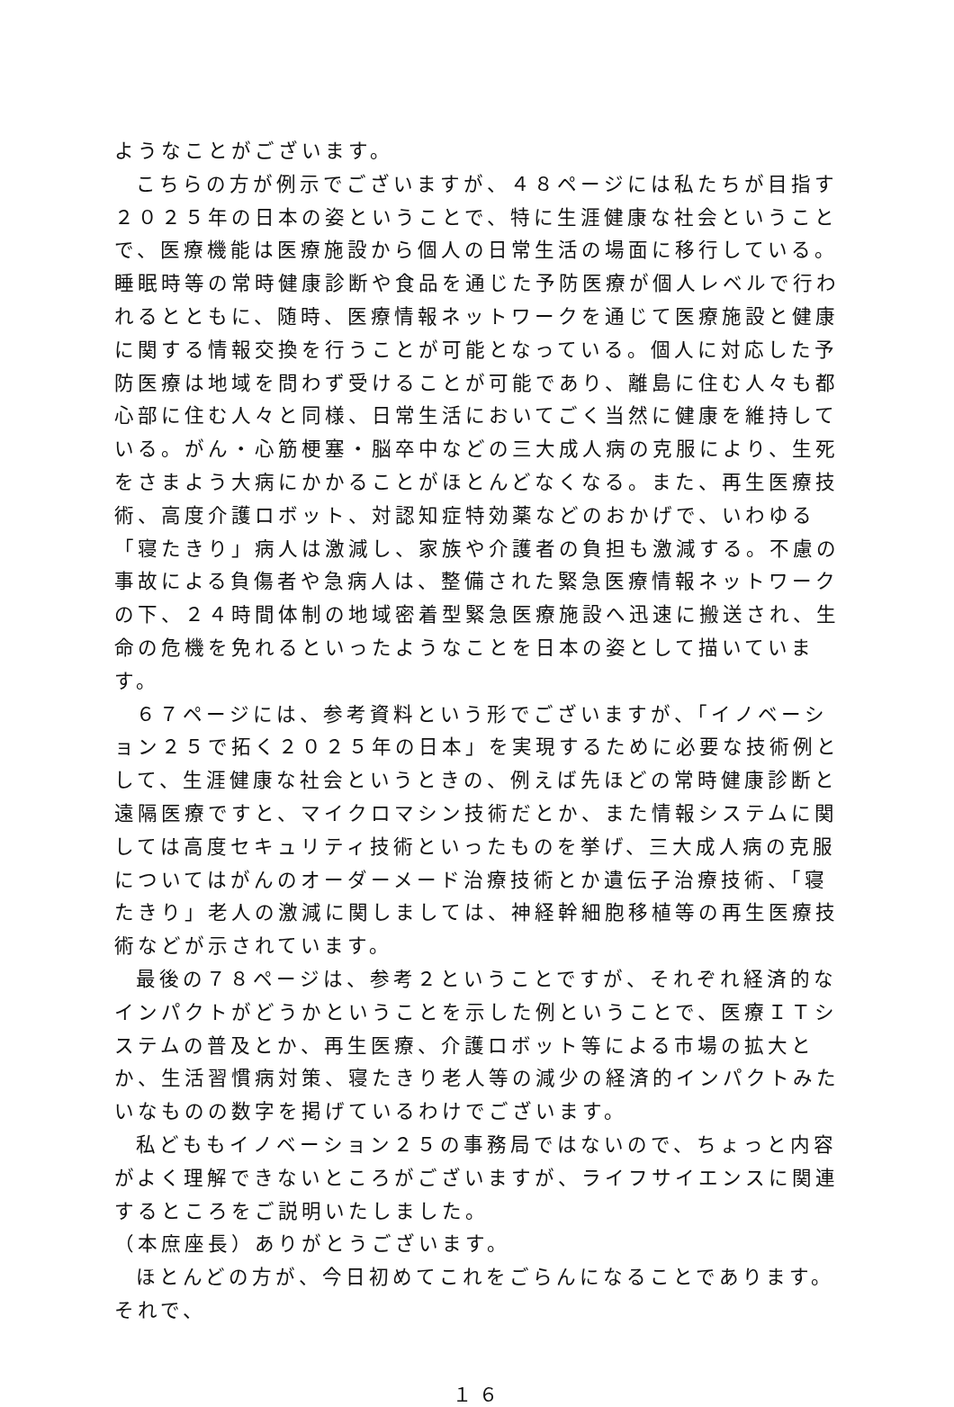ようなことがございます。
こちらの方が例示でございますが、４８ページには私たちが目指す２０２５年の日本の姿ということで、特に生涯健康な社会ということで、医療機能は医療施設から個人の日常生活の場面に移行している。睡眠時等の常時健康診断や食品を通じた予防医療が個人レベルで行われるとともに、随時、医療情報ネットワークを通じて医療施設と健康に関する情報交換を行うことが可能となっている。個人に対応した予防医療は地域を問わず受けることが可能であり、離島に住む人々も都心部に住む人々と同様、日常生活においてごく当然に健康を維持している。がん・心筋梗塞・脳卒中などの三大成人病の克服により、生死をさまよう大病にかかることがほとんどなくなる。また、再生医療技術、高度介護ロボット、対認知症特効薬などのおかげで、いわゆる「寝たきり」病人は激減し、家族や介護者の負担も激減する。不慮の事故による負傷者や急病人は、整備された緊急医療情報ネットワークの下、２４時間体制の地域密着型緊急医療施設へ迅速に搬送され、生命の危機を免れるといったようなことを日本の姿として描いています。
６７ページには、参考資料という形でございますが、「イノベーション２５で拓く２０２５年の日本」を実現するために必要な技術例として、生涯健康な社会というときの、例えば先ほどの常時健康診断と遠隔医療ですと、マイクロマシン技術だとか、また情報システムに関しては高度セキュリティ技術といったものを挙げ、三大成人病の克服についてはがんのオーダーメード治療技術とか遺伝子治療技術、「寝たきり」老人の激減に関しましては、神経幹細胞移植等の再生医療技術などが示されています。
最後の７８ページは、参考２ということですが、それぞれ経済的なインパクトがどうかということを示した例ということで、医療ＩＴシステムの普及とか、再生医療、介護ロボット等による市場の拡大とか、生活習慣病対策、寝たきり老人等の減少の経済的インパクトみたいなものの数字を掲げているわけでございます。
私どももイノベーション２５の事務局ではないので、ちょっと内容がよく理解できないところがございますが、ライフサイエンスに関連するところをご説明いたしました。
（本庶座長）ありがとうございます。
ほとんどの方が、今日初めてこれをごらんになることであります。それで、
１６